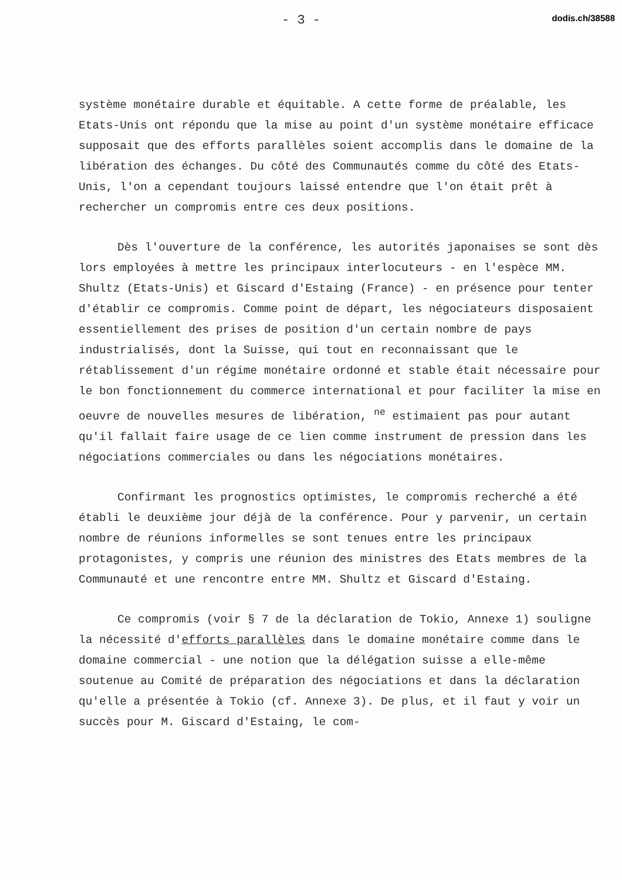- 3 - dodis.ch/38588
système monétaire durable et équitable. A cette forme de préalable, les Etats-Unis ont répondu que la mise au point d'un système monétaire efficace supposait que des efforts parallèles soient accomplis dans le domaine de la libération des échanges. Du côté des Communautés comme du côté des Etats-Unis, l'on a cependant toujours laissé entendre que l'on était prêt à rechercher un compromis entre ces deux positions.
Dès l'ouverture de la conférence, les autorités japonaises se sont dès lors employées à mettre les principaux interlocuteurs - en l'espèce MM. Shultz (Etats-Unis) et Giscard d'Estaing (France) - en présence pour tenter d'établir ce compromis. Comme point de départ, les négociateurs disposaient essentiellement des prises de position d'un certain nombre de pays industrialisés, dont la Suisse, qui tout en reconnaissant que le rétablissement d'un régime monétaire ordonné et stable était nécessaire pour le bon fonctionnement du commerce international et pour faciliter la mise en oeuvre de nouvelles mesures de libération, <sup>ne</sup> estimaient pas pour autant qu'il fallait faire usage de ce lien comme instrument de pression dans les négociations commerciales ou dans les négociations monétaires.
Confirmant les prognostics optimistes, le compromis recherché a été établi le deuxième jour déjà de la conférence. Pour y parvenir, un certain nombre de réunions informelles se sont tenues entre les principaux protagonistes, y compris une réunion des ministres des Etats membres de la Communauté et une rencontre entre MM. Shultz et Giscard d'Estaing.
Ce compromis (voir § 7 de la déclaration de Tokio, Annexe 1) souligne la nécessité d'efforts parallèles dans le domaine monétaire comme dans le domaine commercial - une notion que la délégation suisse a elle-même soutenue au Comité de préparation des négociations et dans la déclaration qu'elle a présentée à Tokio (cf. Annexe 3). De plus, et il faut y voir un succès pour M. Giscard d'Estaing, le com-